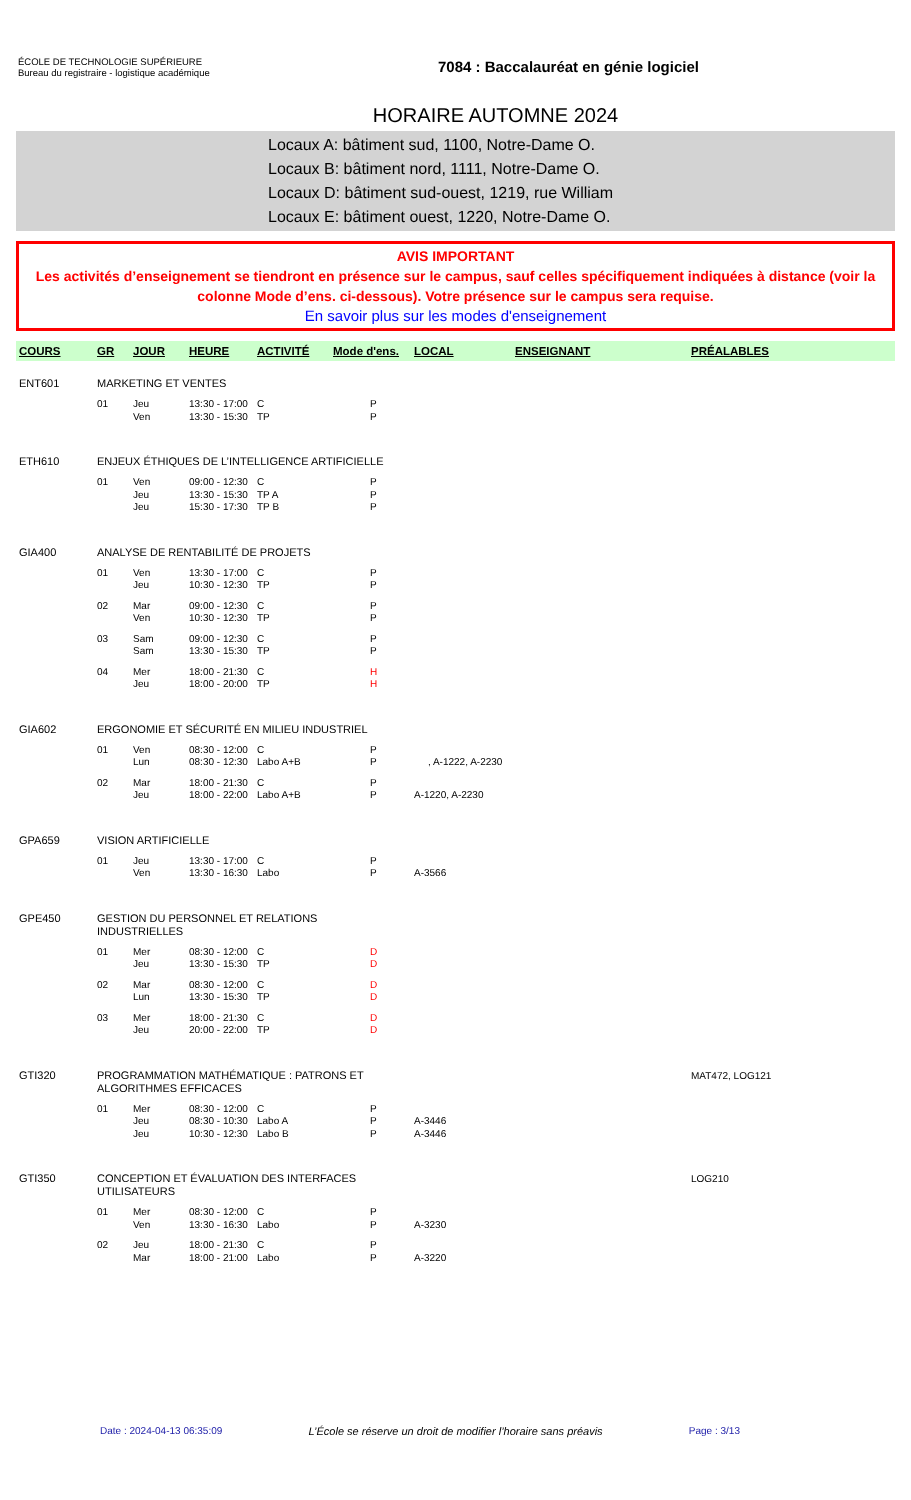ÉCOLE DE TECHNOLOGIE SUPÉRIEURE
Bureau du registraire - logistique académique
7084 : Baccalauréat en génie logiciel
HORAIRE AUTOMNE 2024
Locaux A: bâtiment sud, 1100, Notre-Dame O.
Locaux B: bâtiment nord, 1111, Notre-Dame O.
Locaux D: bâtiment sud-ouest, 1219, rue William
Locaux E: bâtiment ouest, 1220, Notre-Dame O.
AVIS IMPORTANT
Les activités d’enseignement se tiendront en présence sur le campus, sauf celles spécifiquement indiquées à distance (voir la colonne Mode d’ens. ci-dessous). Votre présence sur le campus sera requise.
En savoir plus sur les modes d'enseignement
| COURS | GR | JOUR | HEURE | ACTIVITÉ | Mode d'ens. | LOCAL | ENSEIGNANT | PRÉALABLES |
| --- | --- | --- | --- | --- | --- | --- | --- | --- |
| ENT601 | MARKETING ET VENTES | | | | | | | |
| | 01 | Jeu Ven | 13:30 - 17:00 13:30 - 15:30 | C TP | P P | | | |
| ETH610 | ENJEUX ÉTHIQUES DE L’INTELLIGENCE ARTIFICIELLE | | | | | | | |
| | 01 | Ven Jeu Jeu | 09:00 - 12:30 13:30 - 15:30 15:30 - 17:30 | C TP A TP B | P P P | | | |
| GIA400 | ANALYSE DE RENTABILITÉ DE PROJETS | | | | | | | |
| | 01 | Ven Jeu | 13:30 - 17:00 10:30 - 12:30 | C TP | P P | | | |
| | 02 | Mar Ven | 09:00 - 12:30 10:30 - 12:30 | C TP | P P | | | |
| | 03 | Sam Sam | 09:00 - 12:30 13:30 - 15:30 | C TP | P P | | | |
| | 04 | Mer Jeu | 18:00 - 21:30 18:00 - 20:00 | C TP | H H | | | |
| GIA602 | ERGONOMIE ET SÉCURITÉ EN MILIEU INDUSTRIEL | | | | | | | |
| | 01 | Ven Lun | 08:30 - 12:00 08:30 - 12:30 | C Labo A+B | P P | , A-1222, A-2230 | | |
| | 02 | Mar Jeu | 18:00 - 21:30 18:00 - 22:00 | C Labo A+B | P P | A-1220, A-2230 | | |
| GPA659 | VISION ARTIFICIELLE | | | | | | | |
| | 01 | Jeu Ven | 13:30 - 17:00 13:30 - 16:30 | C Labo | P P | A-3566 | | |
| GPE450 | GESTION DU PERSONNEL ET RELATIONS INDUSTRIELLES | | | | | | | |
| | 01 | Mer Jeu | 08:30 - 12:00 13:30 - 15:30 | C TP | D D | | | |
| | 02 | Mar Lun | 08:30 - 12:00 13:30 - 15:30 | C TP | D D | | | |
| | 03 | Mer Jeu | 18:00 - 21:30 20:00 - 22:00 | C TP | D D | | | |
| GTI320 | PROGRAMMATION MATHÉMATIQUE : PATRONS ET ALGORITHMES EFFICACES | | | | | | | MAT472, LOG121 |
| | 01 | Mer Jeu Jeu | 08:30 - 12:00 08:30 - 10:30 10:30 - 12:30 | C Labo A Labo B | P P P | A-3446 A-3446 | | |
| GTI350 | CONCEPTION ET ÉVALUATION DES INTERFACES UTILISATEURS | | | | | | | LOG210 |
| | 01 | Mer Ven | 08:30 - 12:00 13:30 - 16:30 | C Labo | P P | A-3230 | | |
| | 02 | Jeu Mar | 18:00 - 21:30 18:00 - 21:00 | C Labo | P P | A-3220 | | |
Date : 2024-04-13 06:35:09 L’École se réserve un droit de modifier l’horaire sans préavis Page : 3/13